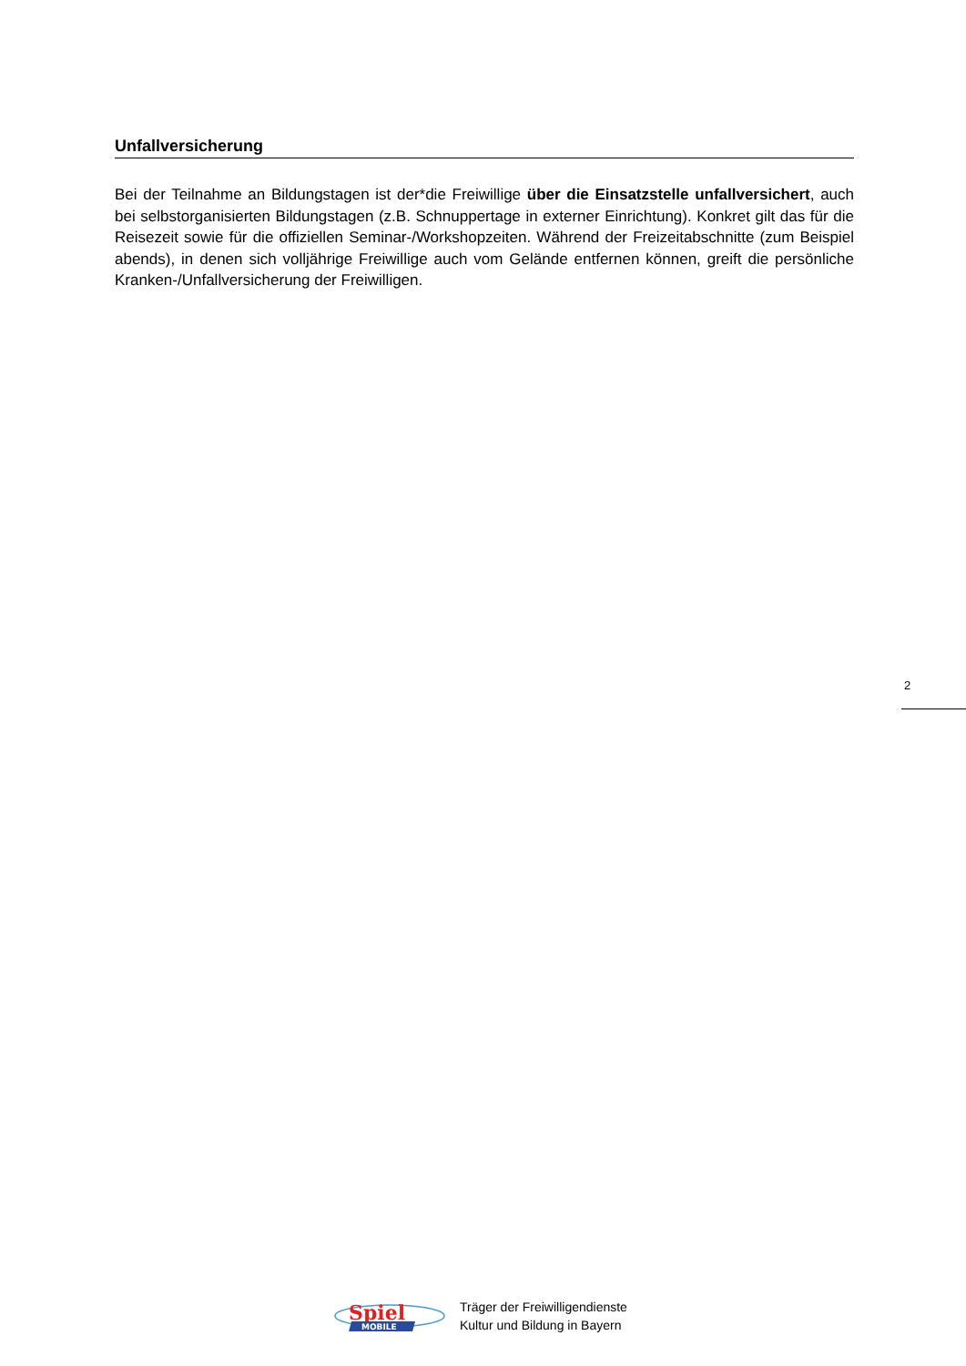Unfallversicherung
Bei der Teilnahme an Bildungstagen ist der*die Freiwillige über die Einsatzstelle unfall­versichert, auch bei selbstorganisierten Bildungstagen (z.B. Schnuppertage in externer Ein­richtung). Konkret gilt das für die Reisezeit sowie für die offiziellen Seminar-/Workshopzeiten. Während der Freizeitabschnitte (zum Beispiel abends), in denen sich volljährige Freiwillige auch vom Gelände entfernen können, greift die persönliche Kranken-/Unfallversicherung der Frei­willigen.
2
Spiel
MOBILE
Träger der Freiwilligendienste
Kultur und Bildung in Bayern